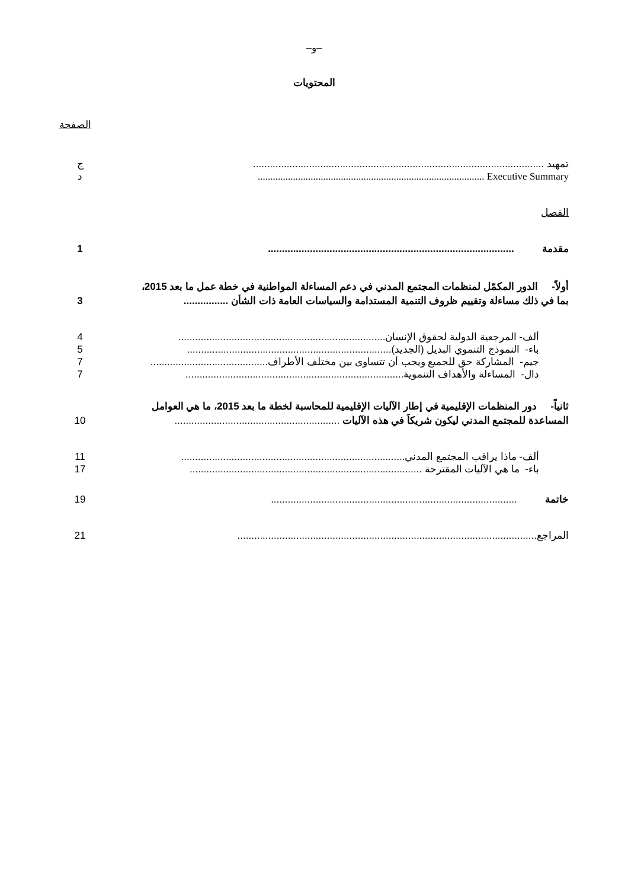–و–
المحتويات
الصفحة
تمهيد ........................................................................................................ ج
Executive Summary .......................................................................................... د
الفصل
مقدمة ........................................................................................ 1
أولاً- الدور المكمّل لمنظمات المجتمع المدني في دعم المساءلة المواطنية في خطة عمل ما بعد 2015،
بما في ذلك مساءلة وتقييم ظروف التنمية المستدامة والسياسات العامة ذات الشأن ................ 3
ألف- المرجعية الدولية لحقوق الإنسان.......................................................................... 4
باء- النموذج التنموي البديل (الجديد)......................................................................... 5
جيم- المشاركة حق للجميع ويجب أن تتساوى بين مختلف الأطراف.......................................... 7
دال- المساءلة والأهداف التنموية.............................................................................. 7
ثانياً- دور المنظمات الإقليمية في إطار الآليات الإقليمية للمحاسبة لخطة ما بعد 2015، ما هي العوامل
المساعدة للمجتمع المدني ليكون شريكاً في هذه الآليات ........................................................... 10
ألف- ماذا يراقب المجتمع المدني................................................................................ 11
باء- ما هي الآليات المقترحة ................................................................................... 17
خاتمة ........................................................................................ 19
المراجع........................................................................................................... 21